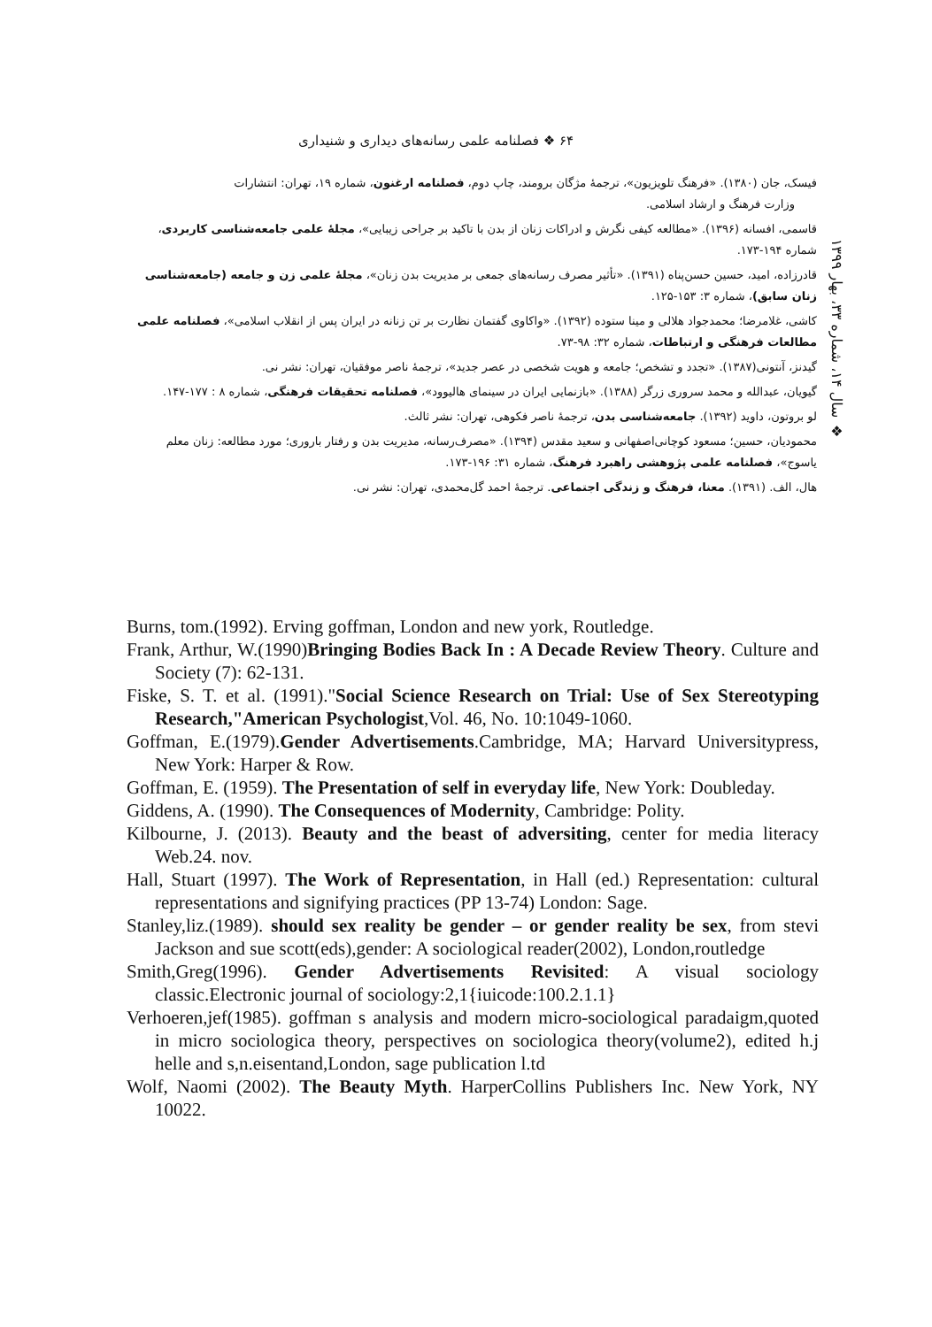۶۴ ❖ فصلنامه علمی رسانه‌های دیداری و شنیداری
❖ سال ۱۴، شماره ۳۳، بهار ۱۳۹۹
فیسک، جان (۱۳۸۰). «فرهنگ تلویزیون»، ترجمهٔ مژگان برومند، چاپ دوم، فصلنامه ارغنون، شماره ۱۹، تهران: انتشارات
وزارت فرهنگ و ارشاد اسلامی.
قاسمی، افسانه (۱۳۹۶). «مطالعه کیفی نگرش و ادراکات زنان از بدن با تاکید بر جراحی زیبایی»، مجلهٔ علمی جامعه‌شناسی کاربردی، شماره ۱۹۴-۱۷۳.
قادرزاده، امید، حسین حسن‌پناه (۱۳۹۱). «تأثیر مصرف رسانه‌های جمعی بر مدیریت بدن زنان»، مجلهٔ علمی زن و جامعه (جامعه‌شناسی زنان سابق)، شماره ۳: ۱۵۳-۱۲۵.
کاشی، غلامرضا؛ محمدجواد هلالی و مینا ستوده (۱۳۹۲). «واکاوی گفتمان نظارت بر تن زنانه در ایران پس از انقلاب اسلامی»، فصلنامه علمی مطالعات فرهنگی و ارتباطات، شماره ۳۲: ۹۸-۷۳.
گیدنز، آنتونی(۱۳۸۷). «تجدد و تشخص؛ جامعه و هویت شخصی در عصر جدید»، ترجمهٔ ناصر موفقیان، تهران: نشر نی.
گیویان، عبدالله و محمد سروری زرگر (۱۳۸۸). «بازنمایی ایران در سینمای هالیوود»، فصلنامه تحقیقات فرهنگی، شماره ۸ : ۱۷۷-۱۴۷.
لو بروتون، داوید (۱۳۹۲). جامعه‌شناسی بدن، ترجمهٔ ناصر فکوهی، تهران: نشر ثالث.
محمودیان، حسین؛ مسعود کوچانی‌اصفهانی و سعید مقدس (۱۳۹۴). «مصرف‌رسانه، مدیریت بدن و رفتار باروری؛ مورد مطالعه: زنان معلم یاسوج»، فصلنامه علمی پژوهشی راهبرد فرهنگ، شماره ۳۱: ۱۹۶-۱۷۳.
هال، الف. (۱۳۹۱). معنا، فرهنگ و زندگی اجتماعی. ترجمهٔ احمد گل‌محمدی، تهران: نشر نی.
Burns, tom.(1992). Erving goffman, London and new york, Routledge.
Frank, Arthur, W.(1990)Bringing Bodies Back In : A Decade Review Theory. Culture and Society (7): 62-131.
Fiske, S. T. et al. (1991)."Social Science Research on Trial: Use of Sex Stereotyping Research,"American Psychologist,Vol. 46, No. 10:1049-1060.
Goffman, E.(1979).Gender Advertisements.Cambridge, MA; Harvard Universitypress, New York: Harper & Row.
Goffman, E. (1959). The Presentation of self in everyday life, New York: Doubleday.
Giddens, A. (1990). The Consequences of Modernity, Cambridge: Polity.
Kilbourne, J. (2013). Beauty and the beast of adversiting, center for media literacy Web.24. nov.
Hall, Stuart (1997). The Work of Representation, in Hall (ed.) Representation: cultural representations and signifying practices (PP 13-74) London: Sage.
Stanley,liz.(1989). should sex reality be gender – or gender reality be sex, from stevi Jackson and sue scott(eds),gender: A sociological reader(2002), London,routledge
Smith,Greg(1996). Gender Advertisements Revisited: A visual sociology classic.Electronic journal of sociology:2,1{iuicode:100.2.1.1}
Verhoeren,jef(1985). goffman s analysis and modern micro-sociological paradaigm,quoted in micro sociologica theory, perspectives on sociologica theory(volume2), edited h.j helle and s,n.eisentand,London, sage publication l.td
Wolf, Naomi (2002). The Beauty Myth. HarperCollins Publishers Inc. New York, NY 10022.